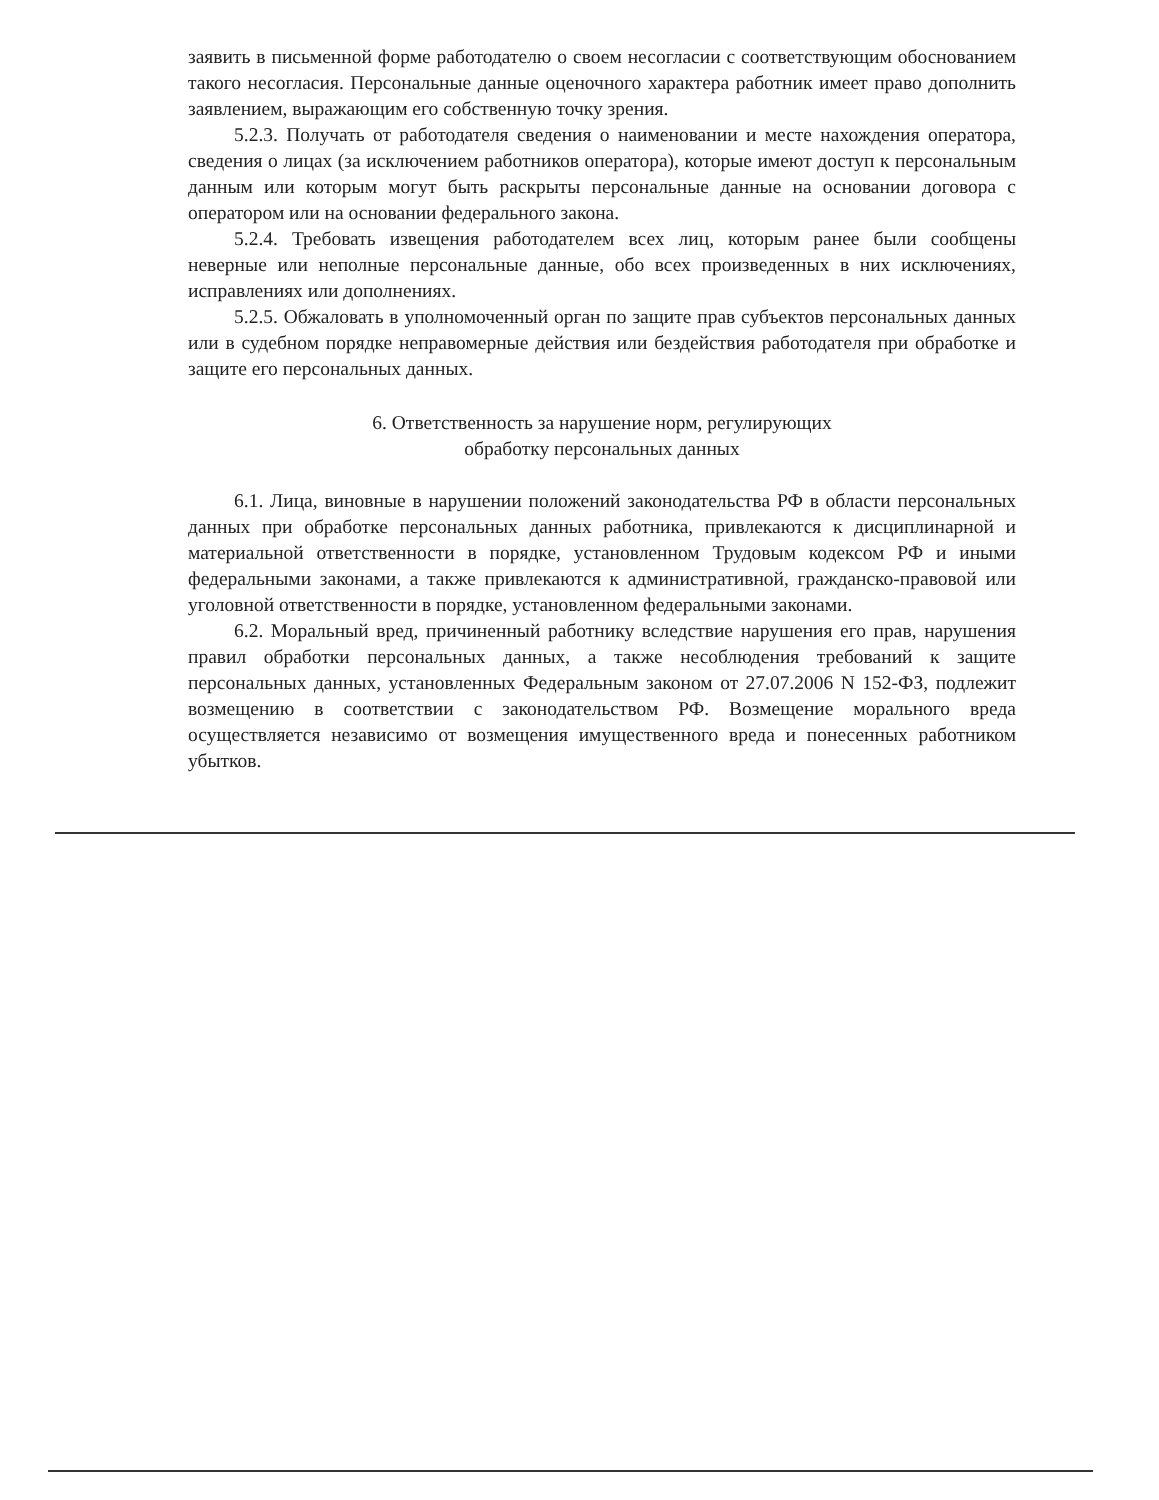заявить в письменной форме работодателю о своем несогласии с соответствующим обоснованием такого несогласия. Персональные данные оценочного характера работник имеет право дополнить заявлением, выражающим его собственную точку зрения.
5.2.3. Получать от работодателя сведения о наименовании и месте нахождения оператора, сведения о лицах (за исключением работников оператора), которые имеют доступ к персональным данным или которым могут быть раскрыты персональные данные на основании договора с оператором или на основании федерального закона.
5.2.4. Требовать извещения работодателем всех лиц, которым ранее были сообщены неверные или неполные персональные данные, обо всех произведенных в них исключениях, исправлениях или дополнениях.
5.2.5. Обжаловать в уполномоченный орган по защите прав субъектов персональных данных или в судебном порядке неправомерные действия или бездействия работодателя при обработке и защите его персональных данных.
6. Ответственность за нарушение норм, регулирующих
обработку персональных данных
6.1. Лица, виновные в нарушении положений законодательства РФ в области персональных данных при обработке персональных данных работника, привлекаются к дисциплинарной и материальной ответственности в порядке, установленном Трудовым кодексом РФ и иными федеральными законами, а также привлекаются к административной, гражданско-правовой или уголовной ответственности в порядке, установленном федеральными законами.
6.2. Моральный вред, причиненный работнику вследствие нарушения его прав, нарушения правил обработки персональных данных, а также несоблюдения требований к защите персональных данных, установленных Федеральным законом от 27.07.2006 N 152-ФЗ, подлежит возмещению в соответствии с законодательством РФ. Возмещение морального вреда осуществляется независимо от возмещения имущественного вреда и понесенных работником убытков.